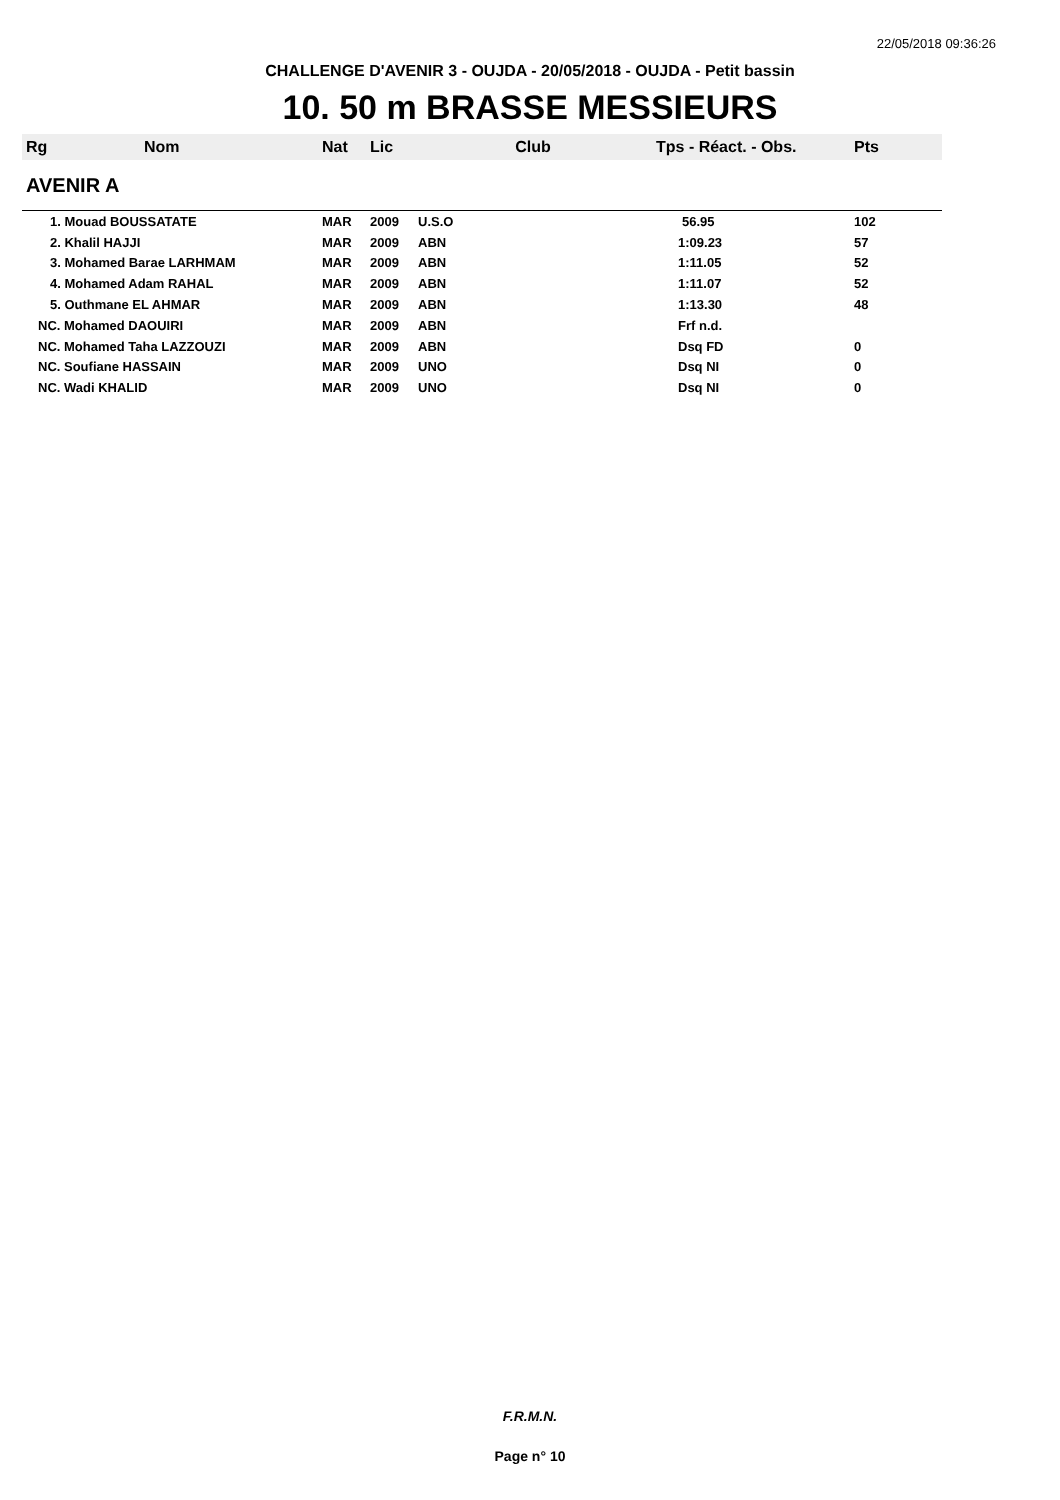22/05/2018 09:36:26
CHALLENGE D'AVENIR 3 - OUJDA - 20/05/2018 - OUJDA - Petit bassin
10. 50 m BRASSE MESSIEURS
| Rg | Nom | Nat | Lic | Club | Tps - Réact. - Obs. | Pts |
| --- | --- | --- | --- | --- | --- | --- |
| AVENIR A | | | | | | |
| 1. Mouad BOUSSATATE | | MAR | 2009 | U.S.O | 56.95 | 102 |
| 2. Khalil HAJJI | | MAR | 2009 | ABN | 1:09.23 | 57 |
| 3. Mohamed Barae LARHMAM | | MAR | 2009 | ABN | 1:11.05 | 52 |
| 4. Mohamed Adam RAHAL | | MAR | 2009 | ABN | 1:11.07 | 52 |
| 5. Outhmane EL AHMAR | | MAR | 2009 | ABN | 1:13.30 | 48 |
| NC. Mohamed DAOUIRI | | MAR | 2009 | ABN | Frf n.d. | |
| NC. Mohamed Taha LAZZOUZI | | MAR | 2009 | ABN | Dsq FD | 0 |
| NC. Soufiane HASSAIN | | MAR | 2009 | UNO | Dsq NI | 0 |
| NC. Wadi KHALID | | MAR | 2009 | UNO | Dsq NI | 0 |
F.R.M.N.
Page n° 10